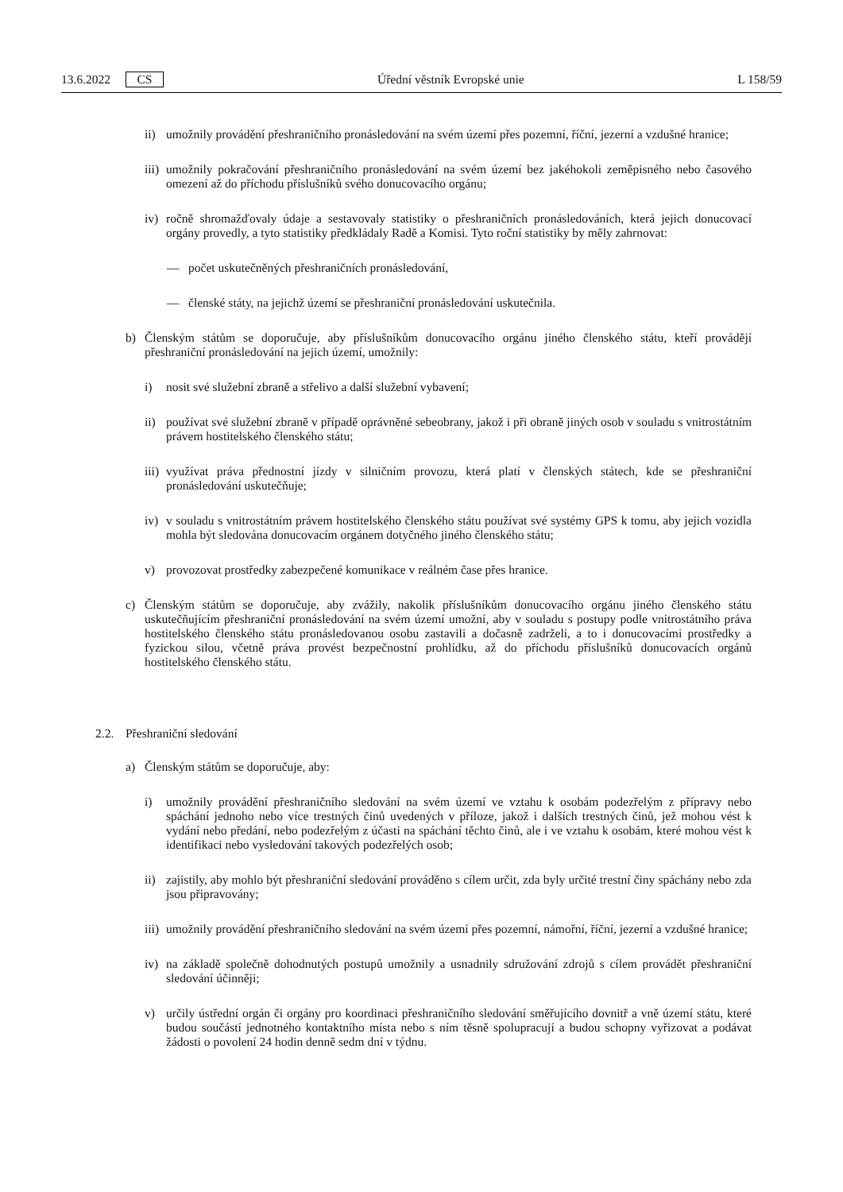13.6.2022 CS Úřední věstník Evropské unie L 158/59
ii) umožnily provádění přeshraničního pronásledování na svém území přes pozemní, říční, jezerní a vzdušné hranice;
iii) umožnily pokračování přeshraničního pronásledování na svém území bez jakéhokoli zeměpisného nebo časového omezení až do příchodu příslušníků svého donucovacího orgánu;
iv) ročně shromažďovaly údaje a sestavovaly statistiky o přeshraničních pronásledováních, která jejich donucovací orgány provedly, a tyto statistiky předkládaly Radě a Komisi. Tyto roční statistiky by měly zahrnovat:
— počet uskutečněných přeshraničních pronásledování,
— členské státy, na jejichž území se přeshraniční pronásledování uskutečnila.
b) Členským státům se doporučuje, aby příslušníkům donucovacího orgánu jiného členského státu, kteří provádějí přeshraniční pronásledování na jejich území, umožnily:
i) nosit své služební zbraně a střelivo a další služební vybavení;
ii) používat své služební zbraně v případě oprávněné sebeobrany, jakož i při obraně jiných osob v souladu s vnitrostátním právem hostitelského členského státu;
iii) využívat práva přednostní jízdy v silničním provozu, která platí v členských státech, kde se přeshraniční pronásledování uskutečňuje;
iv) v souladu s vnitrostátním právem hostitelského členského státu používat své systémy GPS k tomu, aby jejich vozidla mohla být sledována donucovacím orgánem dotyčného jiného členského státu;
v) provozovat prostředky zabezpečené komunikace v reálném čase přes hranice.
c) Členským státům se doporučuje, aby zvážily, nakolik příslušníkům donucovacího orgánu jiného členského státu uskutečňujícím přeshraniční pronásledování na svém území umožní, aby v souladu s postupy podle vnitrostátního práva hostitelského členského státu pronásledovanou osobu zastavili a dočasně zadrželi, a to i donucovacími prostředky a fyzickou silou, včetně práva provést bezpečnostní prohlídku, až do příchodu příslušníků donucovacích orgánů hostitelského členského státu.
2.2. Přeshraniční sledování
a) Členským státům se doporučuje, aby:
i) umožnily provádění přeshraničního sledování na svém území ve vztahu k osobám podezřelým z přípravy nebo spáchání jednoho nebo více trestných činů uvedených v příloze, jakož i dalších trestných činů, jež mohou vést k vydání nebo předání, nebo podezřelým z účasti na spáchání těchto činů, ale i ve vztahu k osobám, které mohou vést k identifikaci nebo vysledování takových podezřelých osob;
ii) zajistily, aby mohlo být přeshraniční sledování prováděno s cílem určit, zda byly určité trestní činy spáchány nebo zda jsou připravovány;
iii) umožnily provádění přeshraničního sledování na svém území přes pozemní, námořní, říční, jezerní a vzdušné hranice;
iv) na základě společně dohodnutých postupů umožnily a usnadnily sdružování zdrojů s cílem provádět přeshraniční sledování účinněji;
v) určily ústřední orgán či orgány pro koordinaci přeshraničního sledování směřujícího dovnitř a vně území státu, které budou součástí jednotného kontaktního místa nebo s ním těsně spolupracují a budou schopny vyřizovat a podávat žádosti o povolení 24 hodin denně sedm dní v týdnu.